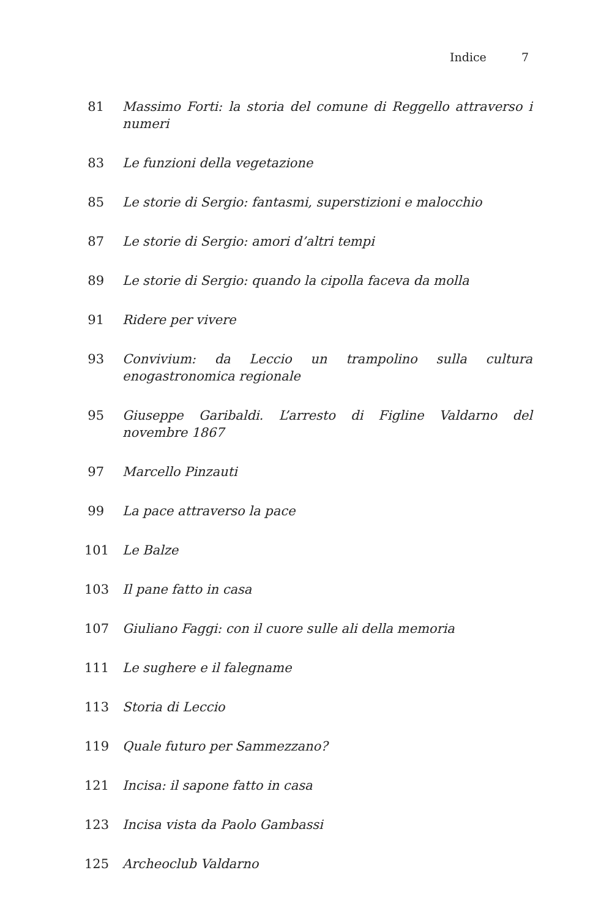Indice 7
81 Massimo Forti: la storia del comune di Reggello attraverso i numeri
83 Le funzioni della vegetazione
85 Le storie di Sergio: fantasmi, superstizioni e malocchio
87 Le storie di Sergio: amori d’altri tempi
89 Le storie di Sergio: quando la cipolla faceva da molla
91 Ridere per vivere
93 Convivium: da Leccio un trampolino sulla cultura enogastronomica regionale
95 Giuseppe Garibaldi. L’arresto di Figline Valdarno del novembre 1867
97 Marcello Pinzauti
99 La pace attraverso la pace
101 Le Balze
103 Il pane fatto in casa
107 Giuliano Faggi: con il cuore sulle ali della memoria
111 Le sughere e il falegname
113 Storia di Leccio
119 Quale futuro per Sammezzano?
121 Incisa: il sapone fatto in casa
123 Incisa vista da Paolo Gambassi
125 Archeoclub Valdarno